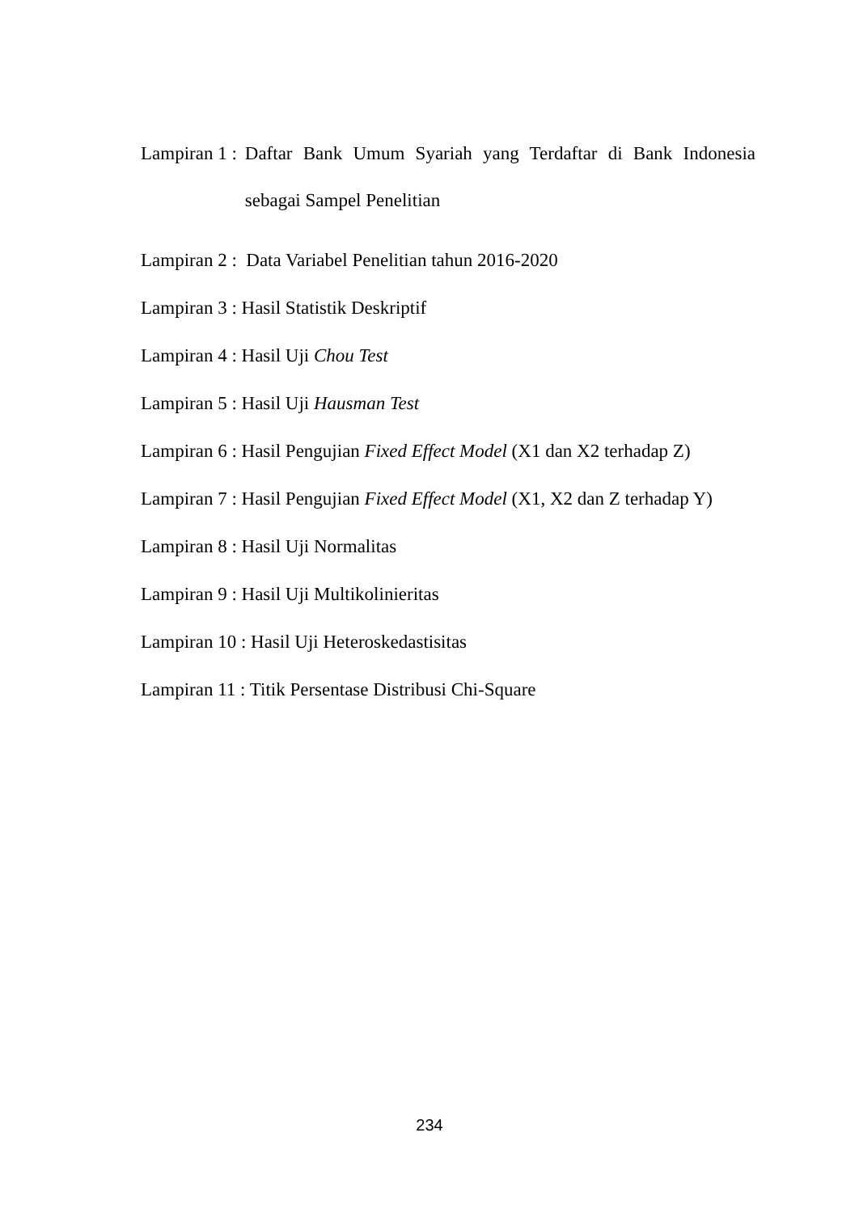Lampiran 1 : Daftar Bank Umum Syariah yang Terdaftar di Bank Indonesia sebagai Sampel Penelitian
Lampiran 2 : Data Variabel Penelitian tahun 2016-2020
Lampiran 3 : Hasil Statistik Deskriptif
Lampiran 4 : Hasil Uji Chou Test
Lampiran 5 : Hasil Uji Hausman Test
Lampiran 6 : Hasil Pengujian Fixed Effect Model (X1 dan X2 terhadap Z)
Lampiran 7 : Hasil Pengujian Fixed Effect Model (X1, X2 dan Z terhadap Y)
Lampiran 8 : Hasil Uji Normalitas
Lampiran 9 : Hasil Uji Multikolinieritas
Lampiran 10 : Hasil Uji Heteroskedastisitas
Lampiran 11 : Titik Persentase Distribusi Chi-Square
234